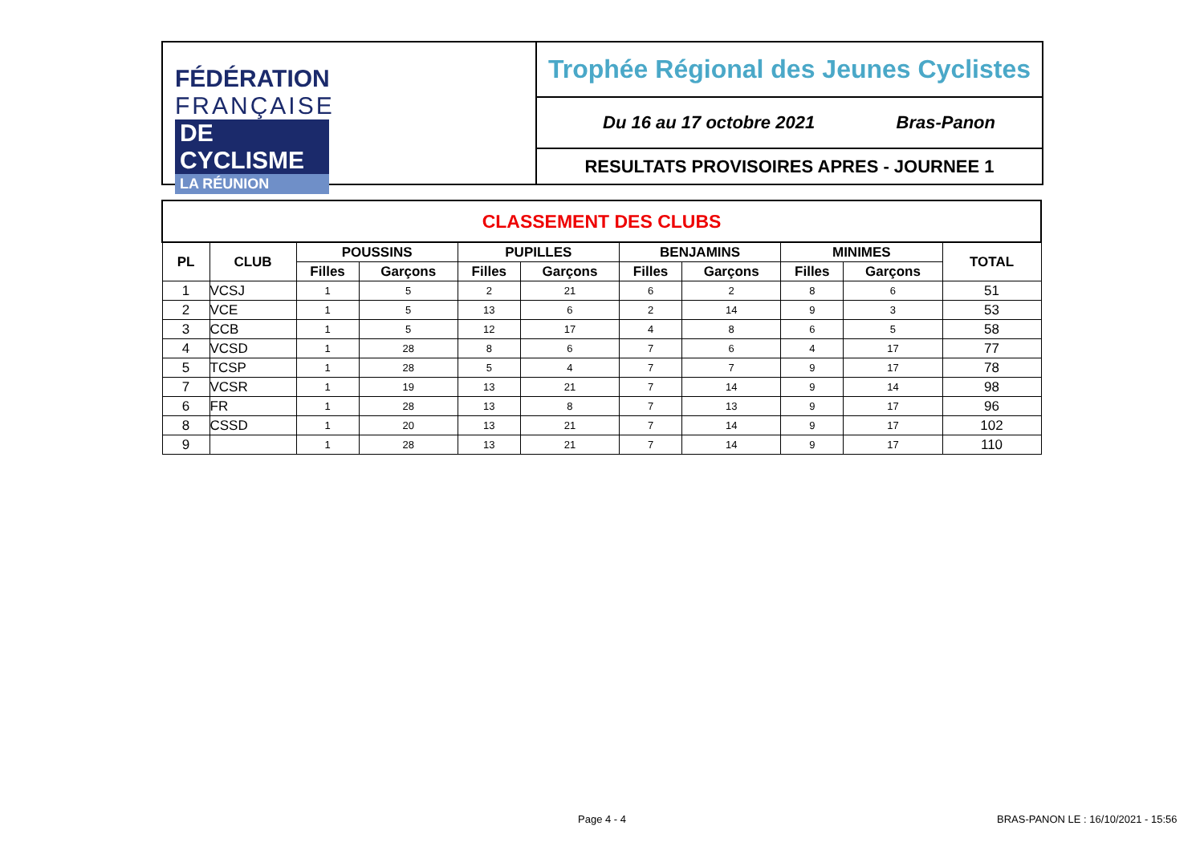FÉDÉRATION
FRANÇAISE
DE CYCLISME
LA RÉUNION
Trophée Régional des Jeunes Cyclistes
Du 16 au 17 octobre 2021 Bras-Panon
RESULTATS PROVISOIRES APRES - JOURNEE 1
| CLASSEMENT DES CLUBS | | | | | | | | | | |
| --- | --- | --- | --- | --- | --- | --- | --- | --- | --- | --- |
| PL | CLUB | POUSSINS | | PUPILLES | | BENJAMINS | | MINIMES | | TOTAL |
| | | Filles | Garçons | Filles | Garçons | Filles | Garçons | Filles | Garçons | |
| 1 | VCSJ | 1 | 5 | 2 | 21 | 6 | 2 | 8 | 6 | 51 |
| 2 | VCE | 1 | 5 | 13 | 6 | 2 | 14 | 9 | 3 | 53 |
| 3 | CCB | 1 | 5 | 12 | 17 | 4 | 8 | 6 | 5 | 58 |
| 4 | VCSD | 1 | 28 | 8 | 6 | 7 | 6 | 4 | 17 | 77 |
| 5 | TCSP | 1 | 28 | 5 | 4 | 7 | 7 | 9 | 17 | 78 |
| 7 | VCSR | 1 | 19 | 13 | 21 | 7 | 14 | 9 | 14 | 98 |
| 6 | FR | 1 | 28 | 13 | 8 | 7 | 13 | 9 | 17 | 96 |
| 8 | CSSD | 1 | 20 | 13 | 21 | 7 | 14 | 9 | 17 | 102 |
| 9 | | 1 | 28 | 13 | 21 | 7 | 14 | 9 | 17 | 110 |
Page 4 - 4
BRAS-PANON LE : 16/10/2021 - 15:56